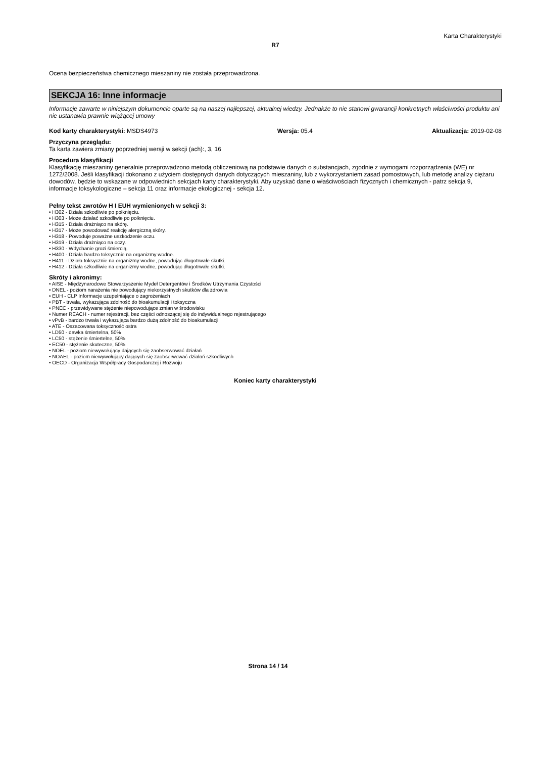Karta Charakterystyki
R7
Ocena bezpieczeństwa chemicznego mieszaniny nie została przeprowadzona.
SEKCJA 16: Inne informacje
Informacje zawarte w niniejszym dokumencie oparte są na naszej najlepszej, aktualnej wiedzy. Jednakże to nie stanowi gwarancji konkretnych właściwości produktu ani nie ustanawia prawnie wiążącej umowy
Kod karty charakterystyki: MSDS4973 Wersja: 05.4 Aktualizacja: 2019-02-08
Przyczyna przeglądu:
Ta karta zawiera zmiany poprzedniej wersji w sekcji (ach):, 3, 16
Procedura klasyfikacji
Klasyfikację mieszaniny generalnie przeprowadzono metodą obliczeniową na podstawie danych o substancjach, zgodnie z wymogami rozporządzenia (WE) nr 1272/2008. Jeśli klasyfikacji dokonano z użyciem dostępnych danych dotyczących mieszaniny, lub z wykorzystaniem zasad pomostowych, lub metodę analizy ciężaru dowodów, będzie to wskazane w odpowiednich sekcjach karty charakterystyki. Aby uzyskać dane o właściwościach fizycznych i chemicznych - patrz sekcja 9, informacje toksykologiczne – sekcja 11 oraz informacje ekologicznej - sekcja 12.
Pełny tekst zwrotów H I EUH wymienionych w sekcji 3:
• H302 - Działa szkodliwie po połknięciu.
• H303 - Może działać szkodliwie po połknięciu.
• H315 - Działa drażniąco na skórę.
• H317 - Może powodować reakcję alergiczną skóry.
• H318 - Powoduje poważne uszkodzenie oczu.
• H319 - Działa drażniąco na oczy.
• H330 - Wdychanie grozi śmiercią.
• H400 - Działa bardzo toksycznie na organizmy wodne.
• H411 - Działa toksycznie na organizmy wodne, powodując długotrwałe skutki.
• H412 - Działa szkodliwie na organizmy wodne, powodując długotrwałe skutki.
Skróty i akronimy:
• AISE - Międzynarodowe Stowarzyszenie Mydeł Detergentów i Środków Utrzymania Czystości
• DNEL - poziom narażenia nie powodujący niekorzystnych skutków dla zdrowia
• EUH - CLP Informacje uzupełniające o zagrożeniach
• PBT - trwała, wykazująca zdolność do bioakumulacji i toksyczna
• PNEC - przewidywane stężenie niepowodujące zmian w środowisku
• Numer REACH - numer rejestracji, bez części odnoszącej się do indywidualnego rejestrującego
• vPvB - bardzo trwała i wykazująca bardzo dużą zdolność do bioakumulacji
• ATE - Oszacowana toksyczność ostra
• LD50 - dawka śmiertelna, 50%
• LC50 - stężenie śmiertelne, 50%
• EC50 - stężenie skuteczne, 50%
• NOEL - poziom niewywołujący dających się zaobserwować działań
• NOAEL - poziom niewywołujący dających się zaobserwować działań szkodliwych
• OECD - Organizacja Współpracy Gospodarczej i Rozwoju
Koniec karty charakterystyki
Strona 14 / 14